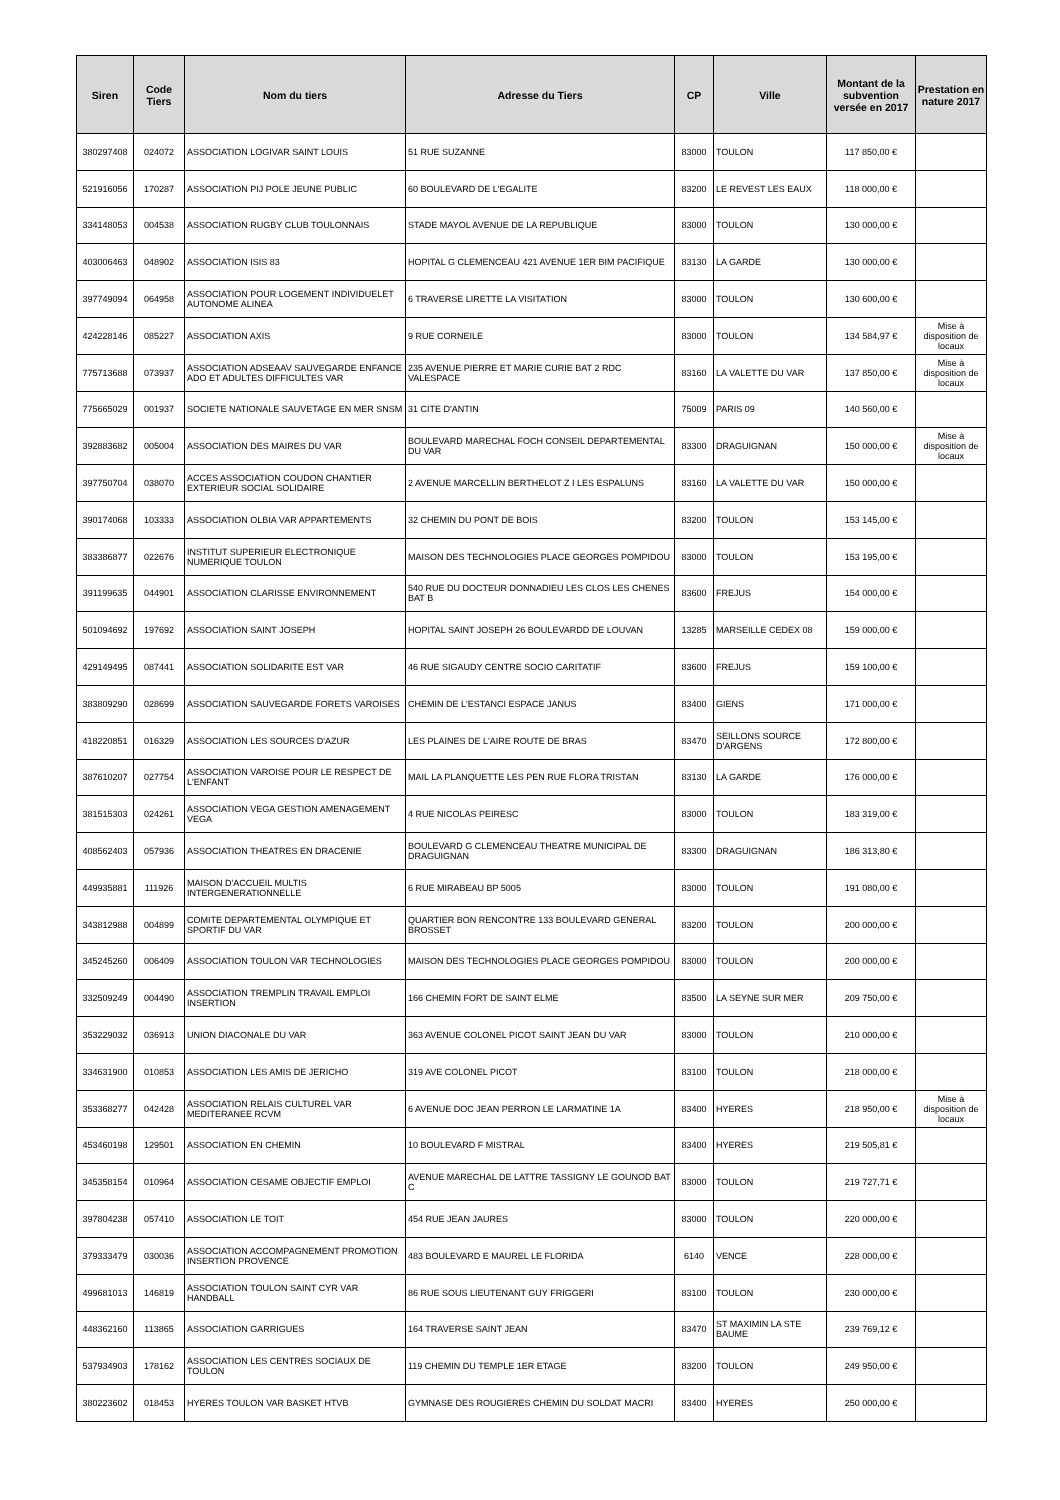| Siren | Code Tiers | Nom du tiers | Adresse du Tiers | CP | Ville | Montant de la subvention versée en 2017 | Prestation en nature 2017 |
| --- | --- | --- | --- | --- | --- | --- | --- |
| 380297408 | 024072 | ASSOCIATION LOGIVAR SAINT LOUIS | 51 RUE SUZANNE | 83000 | TOULON | 117 850,00 € | |
| 521916056 | 170287 | ASSOCIATION PIJ POLE JEUNE PUBLIC | 60 BOULEVARD DE L'EGALITE | 83200 | LE REVEST LES EAUX | 118 000,00 € | |
| 334148053 | 004538 | ASSOCIATION RUGBY CLUB TOULONNAIS | STADE MAYOL AVENUE DE LA REPUBLIQUE | 83000 | TOULON | 130 000,00 € | |
| 403006463 | 048902 | ASSOCIATION ISIS 83 | HOPITAL G CLEMENCEAU 421 AVENUE 1ER BIM PACIFIQUE | 83130 | LA GARDE | 130 000,00 € | |
| 397749094 | 064958 | ASSOCIATION POUR LOGEMENT INDIVIDUELET AUTONOME ALINEA | 6 TRAVERSE LIRETTE LA VISITATION | 83000 | TOULON | 130 600,00 € | |
| 424228146 | 085227 | ASSOCIATION AXIS | 9 RUE CORNEILE | 83000 | TOULON | 134 584,97 € | Mise à disposition de locaux |
| 775713688 | 073937 | ASSOCIATION ADSEAAV SAUVEGARDE ENFANCE ADO ET ADULTES DIFFICULTES VAR | 235 AVENUE PIERRE ET MARIE CURIE BAT 2 RDC VALESPACE | 83160 | LA VALETTE DU VAR | 137 850,00 € | Mise à disposition de locaux |
| 775665029 | 001937 | SOCIETE NATIONALE SAUVETAGE EN MER SNSM | 31 CITE D'ANTIN | 75009 | PARIS 09 | 140 560,00 € | |
| 392883682 | 005004 | ASSOCIATION DES MAIRES DU VAR | BOULEVARD MARECHAL FOCH CONSEIL DEPARTEMENTAL DU VAR | 83300 | DRAGUIGNAN | 150 000,00 € | Mise à disposition de locaux |
| 397750704 | 038070 | ACCES ASSOCIATION COUDON CHANTIER EXTERIEUR SOCIAL SOLIDAIRE | 2 AVENUE MARCELLIN BERTHELOT Z I LES ESPALUNS | 83160 | LA VALETTE DU VAR | 150 000,00 € | |
| 390174068 | 103333 | ASSOCIATION OLBIA VAR APPARTEMENTS | 32 CHEMIN DU PONT DE BOIS | 83200 | TOULON | 153 145,00 € | |
| 383386877 | 022676 | INSTITUT SUPERIEUR ELECTRONIQUE NUMERIQUE TOULON | MAISON DES TECHNOLOGIES PLACE GEORGES POMPIDOU | 83000 | TOULON | 153 195,00 € | |
| 391199635 | 044901 | ASSOCIATION CLARISSE ENVIRONNEMENT | 540 RUE DU DOCTEUR DONNADIEU LES CLOS LES CHENES BAT B | 83600 | FREJUS | 154 000,00 € | |
| 501094692 | 197692 | ASSOCIATION SAINT JOSEPH | HOPITAL SAINT JOSEPH 26 BOULEVARDD DE LOUVAN | 13285 | MARSEILLE CEDEX 08 | 159 000,00 € | |
| 429149495 | 087441 | ASSOCIATION SOLIDARITE EST VAR | 46 RUE SIGAUDY CENTRE SOCIO CARITATIF | 83600 | FREJUS | 159 100,00 € | |
| 383809290 | 028699 | ASSOCIATION SAUVEGARDE FORETS VAROISES | CHEMIN DE L'ESTANCI ESPACE JANUS | 83400 | GIENS | 171 000,00 € | |
| 418220851 | 016329 | ASSOCIATION LES SOURCES D'AZUR | LES PLAINES DE L'AIRE ROUTE DE BRAS | 83470 | SEILLONS SOURCE D'ARGENS | 172 800,00 € | |
| 387610207 | 027754 | ASSOCIATION VAROISE POUR LE RESPECT DE L'ENFANT | MAIL LA PLANQUETTE LES PEN RUE FLORA TRISTAN | 83130 | LA GARDE | 176 000,00 € | |
| 381515303 | 024261 | ASSOCIATION VEGA GESTION AMENAGEMENT VEGA | 4 RUE NICOLAS PEIRESC | 83000 | TOULON | 183 319,00 € | |
| 408562403 | 057936 | ASSOCIATION THEATRES EN DRACENIE | BOULEVARD G CLEMENCEAU THEATRE MUNICIPAL DE DRAGUIGNAN | 83300 | DRAGUIGNAN | 186 313,80 € | |
| 449935881 | 111926 | MAISON D'ACCUEIL MULTIS INTERGENERATIONNELLE | 6 RUE MIRABEAU BP 5005 | 83000 | TOULON | 191 080,00 € | |
| 343812988 | 004899 | COMITE DEPARTEMENTAL OLYMPIQUE ET SPORTIF DU VAR | QUARTIER BON RENCONTRE 133 BOULEVARD GENERAL BROSSET | 83200 | TOULON | 200 000,00 € | |
| 345245260 | 006409 | ASSOCIATION TOULON VAR TECHNOLOGIES | MAISON DES TECHNOLOGIES PLACE GEORGES POMPIDOU | 83000 | TOULON | 200 000,00 € | |
| 332509249 | 004490 | ASSOCIATION TREMPLIN TRAVAIL EMPLOI INSERTION | 166 CHEMIN FORT DE SAINT ELME | 83500 | LA SEYNE SUR MER | 209 750,00 € | |
| 353229032 | 036913 | UNION DIACONALE DU VAR | 363 AVENUE COLONEL PICOT SAINT JEAN DU VAR | 83000 | TOULON | 210 000,00 € | |
| 334631900 | 010853 | ASSOCIATION LES AMIS DE JERICHO | 319 AVE COLONEL PICOT | 83100 | TOULON | 218 000,00 € | |
| 353368277 | 042428 | ASSOCIATION RELAIS CULTUREL VAR MEDITERANEE RCVM | 6 AVENUE DOC JEAN PERRON LE LARMATINE 1A | 83400 | HYERES | 218 950,00 € | Mise à disposition de locaux |
| 453460198 | 129501 | ASSOCIATION EN CHEMIN | 10 BOULEVARD F MISTRAL | 83400 | HYERES | 219 505,81 € | |
| 345358154 | 010964 | ASSOCIATION CESAME OBJECTIF EMPLOI | AVENUE MARECHAL DE LATTRE TASSIGNY LE GOUNOD BAT C | 83000 | TOULON | 219 727,71 € | |
| 397804238 | 057410 | ASSOCIATION LE TOIT | 454 RUE JEAN JAURES | 83000 | TOULON | 220 000,00 € | |
| 379333479 | 030036 | ASSOCIATION ACCOMPAGNEMENT PROMOTION INSERTION PROVENCE | 483 BOULEVARD E MAUREL LE FLORIDA | 6140 | VENCE | 228 000,00 € | |
| 499681013 | 146819 | ASSOCIATION TOULON SAINT CYR VAR HANDBALL | 86 RUE SOUS LIEUTENANT GUY FRIGGERI | 83100 | TOULON | 230 000,00 € | |
| 448362160 | 113865 | ASSOCIATION GARRIGUES | 164 TRAVERSE SAINT JEAN | 83470 | ST MAXIMIN LA STE BAUME | 239 769,12 € | |
| 537934903 | 178162 | ASSOCIATION LES CENTRES SOCIAUX DE TOULON | 119 CHEMIN DU TEMPLE 1ER ETAGE | 83200 | TOULON | 249 950,00 € | |
| 380223602 | 018453 | HYERES TOULON VAR BASKET HTVB | GYMNASE DES ROUGIERES CHEMIN DU SOLDAT MACRI | 83400 | HYERES | 250 000,00 € | |